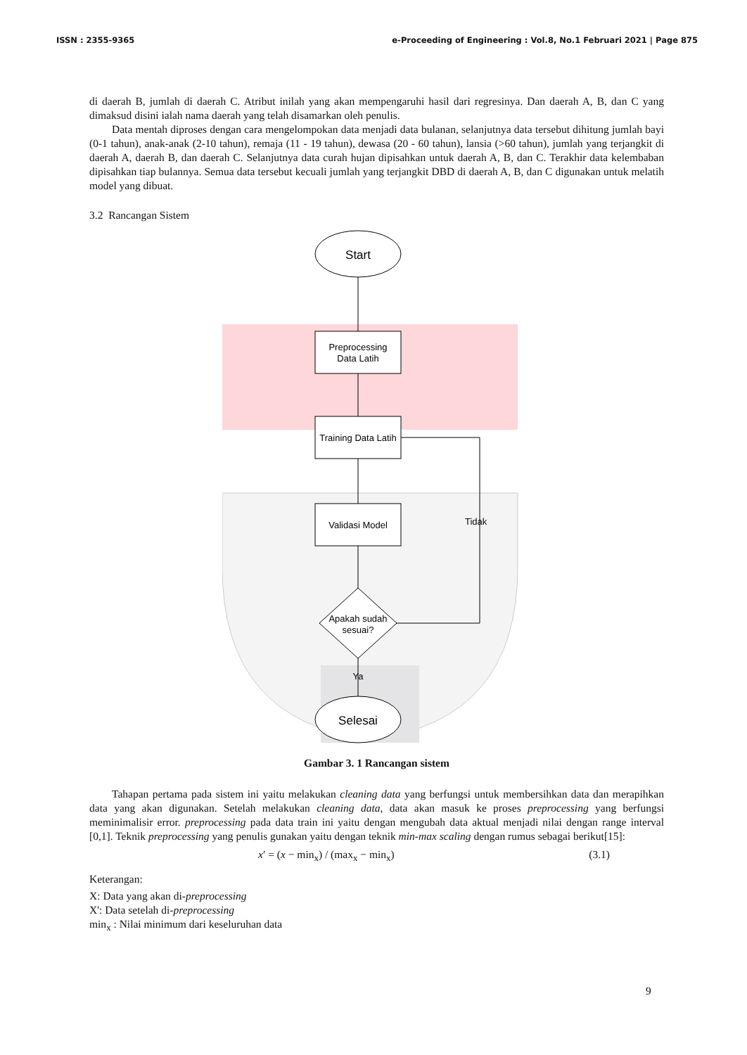ISSN : 2355-9365 e-Proceeding of Engineering : Vol.8, No.1 Februari 2021 | Page 875
di daerah B, jumlah di daerah C. Atribut inilah yang akan mempengaruhi hasil dari regresinya. Dan daerah A, B, dan C yang dimaksud disini ialah nama daerah yang telah disamarkan oleh penulis.
Data mentah diproses dengan cara mengelompokan data menjadi data bulanan, selanjutnya data tersebut dihitung jumlah bayi (0-1 tahun), anak-anak (2-10 tahun), remaja (11 - 19 tahun), dewasa (20 - 60 tahun), lansia (>60 tahun), jumlah yang terjangkit di daerah A, daerah B, dan daerah C. Selanjutnya data curah hujan dipisahkan untuk daerah A, B, dan C. Terakhir data kelembaban dipisahkan tiap bulannya. Semua data tersebut kecuali jumlah yang terjangkit DBD di daerah A, B, dan C digunakan untuk melatih model yang dibuat.
3.2 Rancangan Sistem
Start
Preprocessing
Data Latih
Training Data Latih
Validasi Model
Apakah sudah
sesuai?
Tidak
Ya
Selesai
Gambar 3. 1 Rancangan sistem
Tahapan pertama pada sistem ini yaitu melakukan cleaning data yang berfungsi untuk membersihkan data dan merapihkan data yang akan digunakan. Setelah melakukan cleaning data, data akan masuk ke proses preprocessing yang berfungsi meminimalisir error. preprocessing pada data train ini yaitu dengan mengubah data aktual menjadi nilai dengan range interval [0,1]. Teknik preprocessing yang penulis gunakan yaitu dengan teknik min-max scaling dengan rumus sebagai berikut[15]:
x′ = (x − min<sub>x</sub>) / (max<sub>x</sub> − min<sub>x</sub>) (3.1)
Keterangan:
X: Data yang akan di-preprocessing
X': Data setelah di-preprocessing
min<sub>x</sub> : Nilai minimum dari keseluruhan data
9